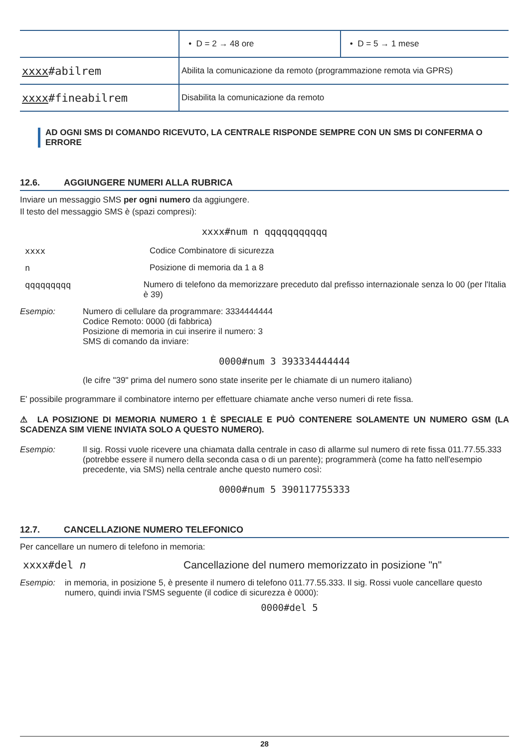| | • D = 2 → 48 ore | • D = 5 → 1 mese |
| xxxx #abilrem | Abilita la comunicazione da remoto (programmazione remota via GPRS) | |
| xxxx #fineabilrem | Disabilita la comunicazione da remoto | |
AD OGNI SMS DI COMANDO RICEVUTO, LA CENTRALE RISPONDE SEMPRE CON UN SMS DI CONFERMA O ERRORE
12.6. AGGIUNGERE NUMERI ALLA RUBRICA
Inviare un messaggio SMS per ogni numero da aggiungere.
Il testo del messaggio SMS è (spazi compresi):
xxxx#num n qqqqqqqqqqq
xxxx Codice Combinatore di sicurezza
n Posizione di memoria da 1 a 8
qqqqqqqqq Numero di telefono da memorizzare preceduto dal prefisso internazionale senza lo 00 (per l'Italia è 39)
Esempio: Numero di cellulare da programmare: 3334444444
Codice Remoto: 0000 (di fabbrica)
Posizione di memoria in cui inserire il numero: 3
SMS di comando da inviare:
0000#num 3 393334444444
(le cifre "39" prima del numero sono state inserite per le chiamate di un numero italiano)
E' possibile programmare il combinatore interno per effettuare chiamate anche verso numeri di rete fissa.
⚠ LA POSIZIONE DI MEMORIA NUMERO 1 È SPECIALE E PUÒ CONTENERE SOLAMENTE UN NUMERO GSM (LA SCADENZA SIM VIENE INVIATA SOLO A QUESTO NUMERO).
Esempio: Il sig. Rossi vuole ricevere una chiamata dalla centrale in caso di allarme sul numero di rete fissa 011.77.55.333 (potrebbe essere il numero della seconda casa o di un parente); programmerà (come ha fatto nell'esempio precedente, via SMS) nella centrale anche questo numero così:
0000#num 5 390117755333
12.7. CANCELLAZIONE NUMERO TELEFONICO
Per cancellare un numero di telefono in memoria:
xxxx#del n Cancellazione del numero memorizzato in posizione "n"
Esempio: in memoria, in posizione 5, è presente il numero di telefono 011.77.55.333. Il sig. Rossi vuole cancellare questo numero, quindi invia l'SMS seguente (il codice di sicurezza è 0000):
0000#del 5
28